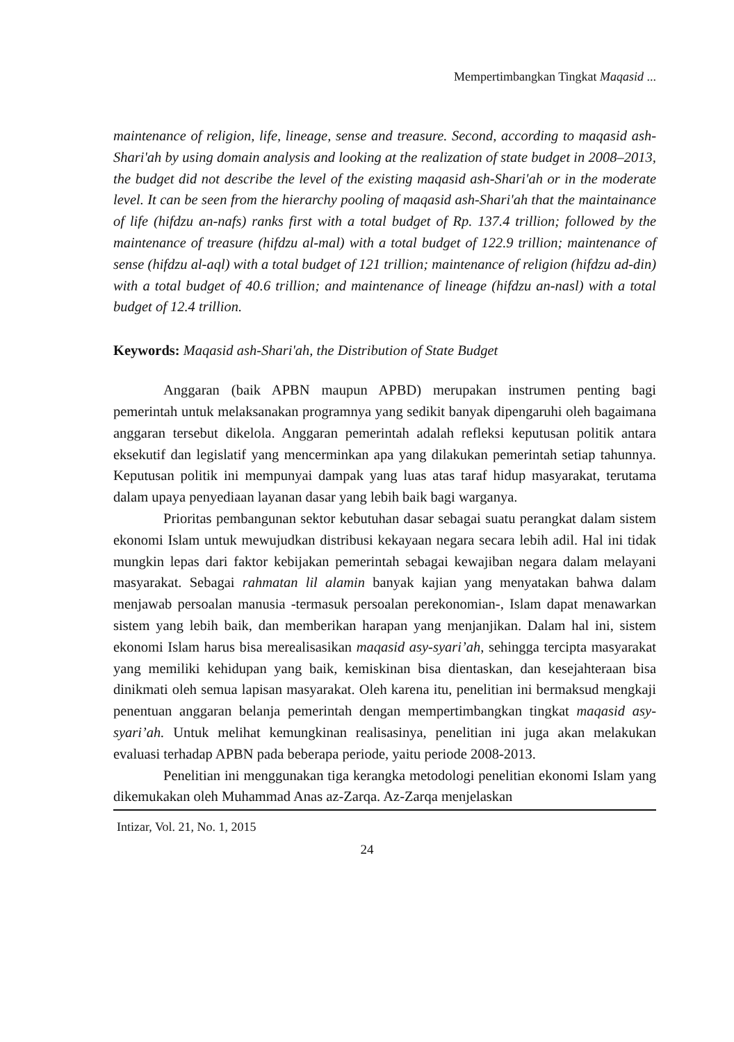Mempertimbangkan Tingkat Maqasid ...
maintenance of religion, life, lineage, sense and treasure. Second, according to maqasid ash-Shari'ah by using domain analysis and looking at the realization of state budget in 2008–2013, the budget did not describe the level of the existing maqasid ash-Shari'ah or in the moderate level. It can be seen from the hierarchy pooling of maqasid ash-Shari'ah that the maintainance of life (hifdzu an-nafs) ranks first with a total budget of Rp. 137.4 trillion; followed by the maintenance of treasure (hifdzu al-mal) with a total budget of 122.9 trillion; maintenance of sense (hifdzu al-aql) with a total budget of 121 trillion; maintenance of religion (hifdzu ad-din) with a total budget of 40.6 trillion; and maintenance of lineage (hifdzu an-nasl) with a total budget of 12.4 trillion.
Keywords: Maqasid ash-Shari'ah, the Distribution of State Budget
Anggaran (baik APBN maupun APBD) merupakan instrumen penting bagi pemerintah untuk melaksanakan programnya yang sedikit banyak dipengaruhi oleh bagaimana anggaran tersebut dikelola. Anggaran pemerintah adalah refleksi keputusan politik antara eksekutif dan legislatif yang mencerminkan apa yang dilakukan pemerintah setiap tahunnya. Keputusan politik ini mempunyai dampak yang luas atas taraf hidup masyarakat, terutama dalam upaya penyediaan layanan dasar yang lebih baik bagi warganya.
Prioritas pembangunan sektor kebutuhan dasar sebagai suatu perangkat dalam sistem ekonomi Islam untuk mewujudkan distribusi kekayaan negara secara lebih adil. Hal ini tidak mungkin lepas dari faktor kebijakan pemerintah sebagai kewajiban negara dalam melayani masyarakat. Sebagai rahmatan lil alamin banyak kajian yang menyatakan bahwa dalam menjawab persoalan manusia -termasuk persoalan perekonomian-, Islam dapat menawarkan sistem yang lebih baik, dan memberikan harapan yang menjanjikan. Dalam hal ini, sistem ekonomi Islam harus bisa merealisasikan maqasid asy-syari’ah, sehingga tercipta masyarakat yang memiliki kehidupan yang baik, kemiskinan bisa dientaskan, dan kesejahteraan bisa dinikmati oleh semua lapisan masyarakat. Oleh karena itu, penelitian ini bermaksud mengkaji penentuan anggaran belanja pemerintah dengan mempertimbangkan tingkat maqasid asy-syari’ah. Untuk melihat kemungkinan realisasinya, penelitian ini juga akan melakukan evaluasi terhadap APBN pada beberapa periode, yaitu periode 2008-2013.
Penelitian ini menggunakan tiga kerangka metodologi penelitian ekonomi Islam yang dikemukakan oleh Muhammad Anas az-Zarqa. Az-Zarqa menjelaskan
Intizar, Vol. 21, No. 1, 2015
24